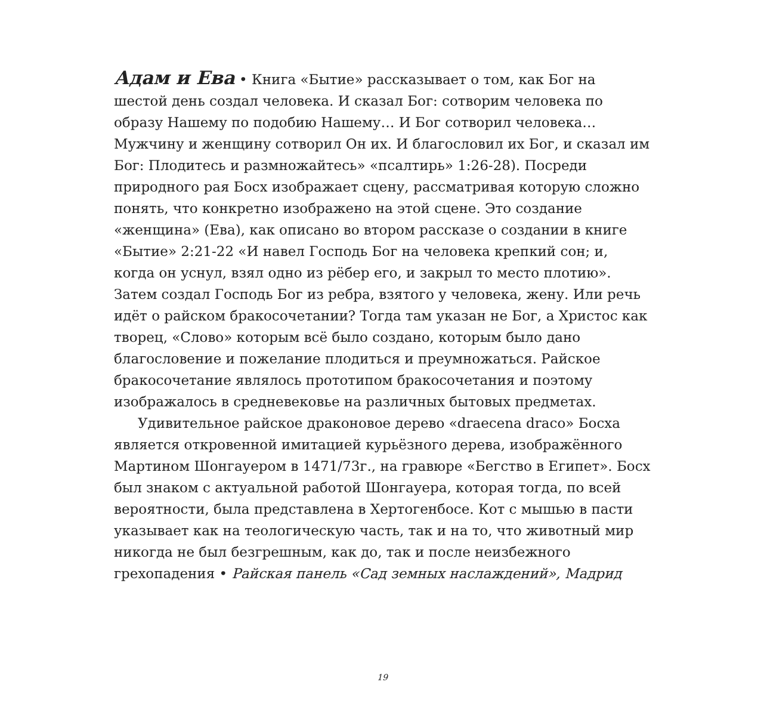Адам и Ева • Книга «Бытие» рассказывает о том, как Бог на шестой день создал человека. И сказал Бог: сотворим человека по образу Нашему по подобию Нашему… И Бог сотворил человека… Мужчину и женщину сотворил Он их. И благословил их Бог, и сказал им Бог: Плодитесь и размножайтесь» «псалтирь» 1:26-28). Посреди природного рая Босх изображает сцену, рассматривая которую сложно понять, что конкретно изображено на этой сцене. Это создание «женщина» (Ева), как описано во втором рассказе о создании в книге «Бытие» 2:21-22 «И навел Господь Бог на человека крепкий сон; и, когда он уснул, взял одно из рёбер его, и закрыл то место плотию». Затем создал Господь Бог из ребра, взятого у человека, жену. Или речь идёт о райском бракосочетании? Тогда там указан не Бог, а Христос как творец, «Слово» которым всё было создано, которым было дано благословение и пожелание плодиться и преумножаться. Райское бракосочетание являлось прототипом бракосочетания и поэтому изображалось в средневековье на различных бытовых предметах.
Удивительное райское драконовое дерево «draecena draco» Босха является откровенной имитацией курьёзного дерева, изображённого Мартином Шонгауером в 1471/73г., на гравюре «Бегство в Египет». Босх был знаком с актуальной работой Шонгауера, которая тогда, по всей вероятности, была представлена в Хертогенбосе. Кот с мышью в пасти указывает как на теологическую часть, так и на то, что животный мир никогда не был безгрешным, как до, так и после неизбежного грехопадения • Райская панель «Сад земных наслаждений», Мадрид
19